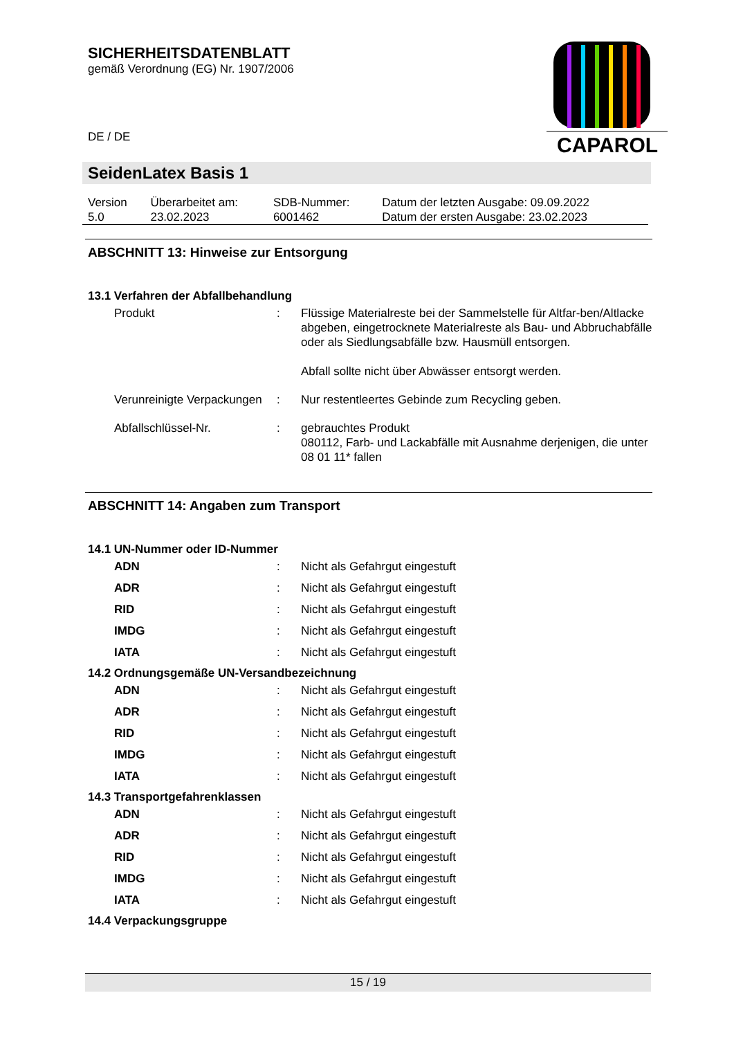SICHERHEITSDATENBLATT
gemäß Verordnung (EG) Nr. 1907/2006
DE / DE
CAPAROL
SeidenLatex Basis 1
| Version 5.0 | Überarbeitet am: 23.02.2023 | SDB-Nummer: 6001462 | Datum der letzten Ausgabe: 09.09.2022 Datum der ersten Ausgabe: 23.02.2023 |
ABSCHNITT 13: Hinweise zur Entsorgung
13.1 Verfahren der Abfallbehandlung
| Produkt | : | Flüssige Materialreste bei der Sammelstelle für Altfar-ben/Altlacke abgeben, eingetrocknete Materialreste als Bau- und Abbruchabfälle oder als Siedlungsabfälle bzw. Hausmüll entsorgen. Abfall sollte nicht über Abwässer entsorgt werden. |
| Verunreinigte Verpackungen | : | Nur restentleertes Gebinde zum Recycling geben. |
| Abfallschlüssel-Nr. | : | gebrauchtes Produkt 080112, Farb- und Lackabfälle mit Ausnahme derjenigen, die unter 08 01 11* fallen |
ABSCHNITT 14: Angaben zum Transport
14.1 UN-Nummer oder ID-Nummer
| ADN | : | Nicht als Gefahrgut eingestuft |
| ADR | : | Nicht als Gefahrgut eingestuft |
| RID | : | Nicht als Gefahrgut eingestuft |
| IMDG | : | Nicht als Gefahrgut eingestuft |
| IATA | : | Nicht als Gefahrgut eingestuft |
14.2 Ordnungsgemäße UN-Versandbezeichnung
| ADN | : | Nicht als Gefahrgut eingestuft |
| ADR | : | Nicht als Gefahrgut eingestuft |
| RID | : | Nicht als Gefahrgut eingestuft |
| IMDG | : | Nicht als Gefahrgut eingestuft |
| IATA | : | Nicht als Gefahrgut eingestuft |
14.3 Transportgefahrenklassen
| ADN | : | Nicht als Gefahrgut eingestuft |
| ADR | : | Nicht als Gefahrgut eingestuft |
| RID | : | Nicht als Gefahrgut eingestuft |
| IMDG | : | Nicht als Gefahrgut eingestuft |
| IATA | : | Nicht als Gefahrgut eingestuft |
14.4 Verpackungsgruppe
15 / 19